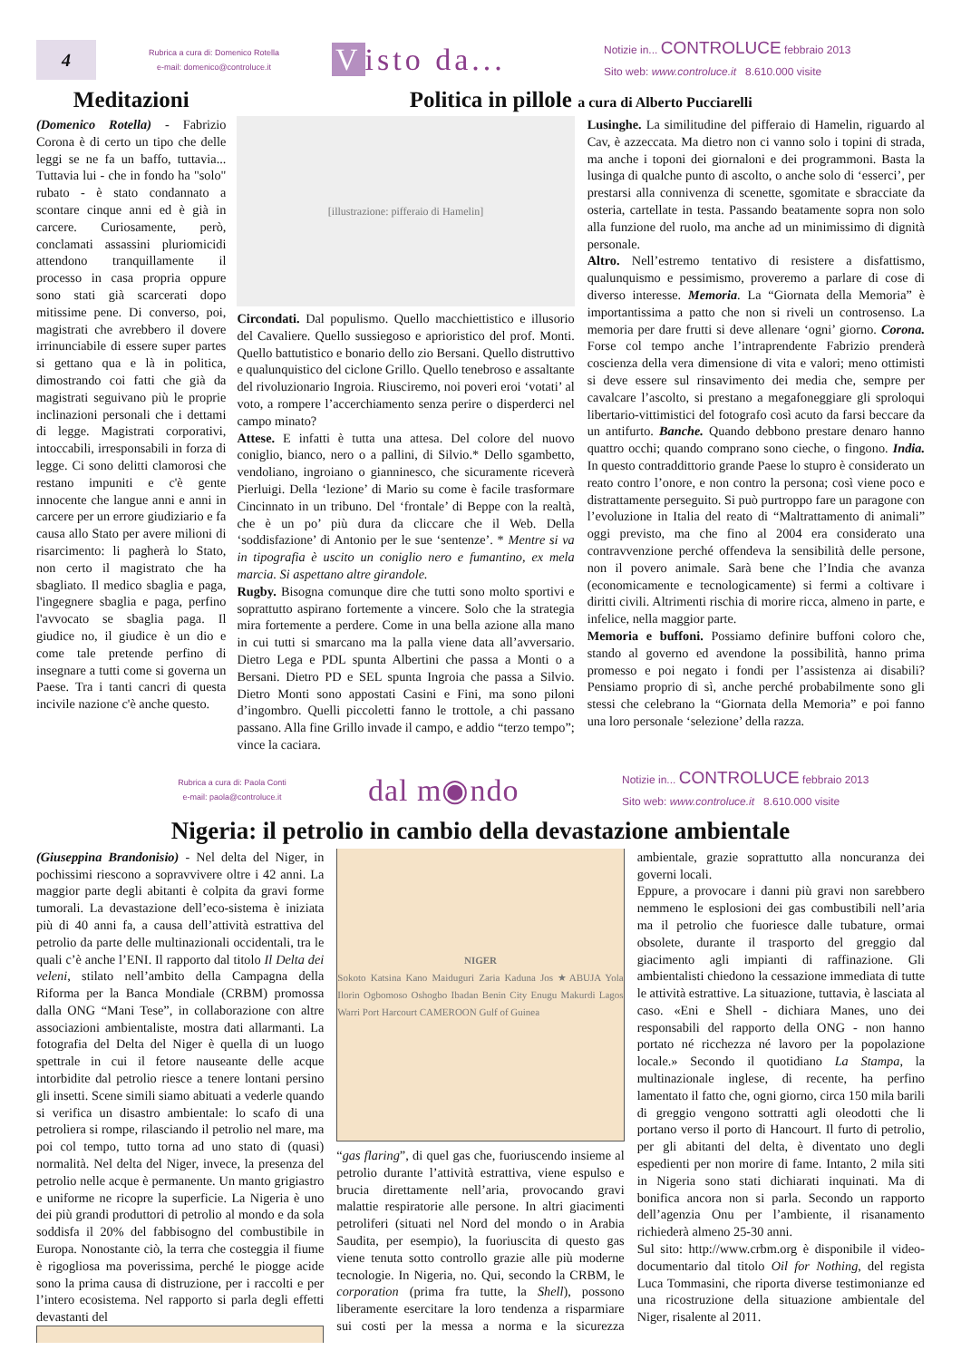4
Rubrica a cura di: Domenico Rotella
e-mail: domenico@controluce.it
Visto da...
Notizie in... CONTROLUCE febbraio 2013
Sito web: www.controluce.it 8.610.000 visite
Meditazioni
(Domenico Rotella) - Fabrizio Corona è di certo un tipo che delle leggi se ne fa un baffo, tuttavia... Tuttavia lui - che in fondo ha "solo" rubato - è stato condannato a scontare cinque anni ed è già in carcere. Curiosamente, però, conclamati assassini pluriomicidi attendono tranquillamente il processo in casa propria oppure sono stati già scarcerati dopo mitissime pene. Di converso, poi, magistrati che avrebbero il dovere irrinunciabile di essere super partes si gettano qua e là in politica, dimostrando coi fatti che già da magistrati seguivano più le proprie inclinazioni personali che i dettami di legge. Magistrati corporativi, intoccabili, irresponsabili in forza di legge. Ci sono delitti clamorosi che restano impuniti e c'è gente innocente che langue anni e anni in carcere per un errore giudiziario e fa causa allo Stato per avere milioni di risarcimento: li pagherà lo Stato, non certo il magistrato che ha sbagliato. Il medico sbaglia e paga, l'ingegnere sbaglia e paga, perfino l'avvocato se sbaglia paga. Il giudice no, il giudice è un dio e come tale pretende perfino di insegnare a tutti come si governa un Paese. Tra i tanti cancri di questa incivile nazione c'è anche questo.
Politica in pillole a cura di Alberto Pucciarelli
[illustrazione: pifferaio di Hamelin]
Circondati. Dal populismo. Quello macchiettistico e illusorio del Cavaliere. Quello sussiegoso e aprioristico del prof. Monti. Quello battutistico e bonario dello zio Bersani. Quello distruttivo e qualunquistico del ciclone Grillo. Quello tenebroso e assaltante del rivoluzionario Ingroia. Riusciremo, noi poveri eroi ‘votati’ al voto, a rompere l’accerchiamento senza perire o disperderci nel campo minato?
Attese. E infatti è tutta una attesa. Del colore del nuovo coniglio, bianco, nero o a pallini, di Silvio.* Dello sgambetto, vendoliano, ingroiano o gianninesco, che sicuramente riceverà Pierluigi. Della ‘lezione’ di Mario su come è facile trasformare Cincinnato in un tribuno. Del ‘frontale’ di Beppe con la realtà, che è un po’ più dura da cliccare che il Web. Della ‘soddisfazione’ di Antonio per le sue ‘sentenze’. * Mentre si va in tipografia è uscito un coniglio nero e fumantino, ex mela marcia. Si aspettano altre girandole.
Rugby. Bisogna comunque dire che tutti sono molto sportivi e soprattutto aspirano fortemente a vincere. Solo che la strategia mira fortemente a perdere. Come in una bella azione alla mano in cui tutti si smarcano ma la palla viene data all’avversario. Dietro Lega e PDL spunta Albertini che passa a Monti o a Bersani. Dietro PD e SEL spunta Ingroia che passa a Silvio. Dietro Monti sono appostati Casini e Fini, ma sono piloni d’ingombro. Quelli piccoletti fanno le trottole, a chi passano passano. Alla fine Grillo invade il campo, e addio “terzo tempo”; vince la caciara.
Lusinghe. La similitudine del pifferaio di Hamelin, riguardo al Cav, è azzeccata. Ma dietro non ci vanno solo i topini di strada, ma anche i toponi dei giornaloni e dei programmoni. Basta la lusinga di qualche punto di ascolto, o anche solo di ‘esserci’, per prestarsi alla connivenza di scenette, sgomitate e sbracciate da osteria, cartellate in testa. Passando beatamente sopra non solo alla funzione del ruolo, ma anche ad un minimissimo di dignità personale.
Altro. Nell’estremo tentativo di resistere a disfattismo, qualunquismo e pessimismo, proveremo a parlare di cose di diverso interesse. Memoria. La “Giornata della Memoria” è importantissima a patto che non si riveli un controsenso. La memoria per dare frutti si deve allenare ‘ogni’ giorno. Corona. Forse col tempo anche l’intraprendente Fabrizio prenderà coscienza della vera dimensione di vita e valori; meno ottimisti si deve essere sul rinsavimento dei media che, sempre per cavalcare l’ascolto, si prestano a megafoneggiare gli sproloqui libertario-vittimistici del fotografo così acuto da farsi beccare da un antifurto. Banche. Quando debbono prestare denaro hanno quattro occhi; quando comprano sono cieche, o fingono. India. In questo contraddittorio grande Paese lo stupro è considerato un reato contro l’onore, e non contro la persona; così viene poco e distrattamente perseguito. Si può purtroppo fare un paragone con l’evoluzione in Italia del reato di “Maltrattamento di animali” oggi previsto, ma che fino al 2004 era considerato una contravvenzione perché offendeva la sensibilità delle persone, non il povero animale. Sarà bene che l’India che avanza (economicamente e tecnologicamente) si fermi a coltivare i diritti civili. Altrimenti rischia di morire ricca, almeno in parte, e infelice, nella maggior parte.
Memoria e buffoni. Possiamo definire buffoni coloro che, stando al governo ed avendone la possibilità, hanno prima promesso e poi negato i fondi per l’assistenza ai disabili? Pensiamo proprio di sì, anche perché probabilmente sono gli stessi che celebrano la “Giornata della Memoria” e poi fanno una loro personale ‘selezione’ della razza.
Rubrica a cura di: Paola Conti
e-mail: paola@controluce.it
dal m◉ndo
Notizie in... CONTROLUCE febbraio 2013
Sito web: www.controluce.it 8.610.000 visite
Nigeria: il petrolio in cambio della devastazione ambientale
(Giuseppina Brandonisio) - Nel delta del Niger, in pochissimi riescono a sopravvivere oltre i 42 anni. La maggior parte degli abitanti è colpita da gravi forme tumorali. La devastazione dell’eco-sistema è iniziata più di 40 anni fa, a causa dell’attività estrattiva del petrolio da parte delle multinazionali occidentali, tra le quali c’è anche l’ENI. Il rapporto dal titolo Il Delta dei veleni, stilato nell’ambito della Campagna della Riforma per la Banca Mondiale (CRBM) promossa dalla ONG “Mani Tese”, in collaborazione con altre associazioni ambientaliste, mostra dati allarmanti. La fotografia del Delta del Niger è quella di un luogo spettrale in cui il fetore nauseante delle acque intorbidite dal petrolio riesce a tenere lontani persino gli insetti. Scene simili siamo abituati a vederle quando si verifica un disastro ambientale: lo scafo di una petroliera si rompe, rilasciando il petrolio nel mare, ma poi col tempo, tutto torna ad uno stato di (quasi) normalità. Nel delta del Niger, invece, la presenza del petrolio nelle acque è permanente. Un manto grigiastro e uniforme ne ricopre la superficie. La Nigeria è uno dei più grandi produttori di petrolio al mondo e da sola soddisfa il 20% del fabbisogno del combustibile in Europa. Nonostante ciò, la terra che costeggia il fiume è rigogliosa ma poverissima, perché le piogge acide sono la prima causa di distruzione, per i raccolti e per l’intero ecosistema. Nel rapporto si parla degli effetti devastanti del
NIGER
Sokoto Katsina Kano Maiduguri Zaria Kaduna Jos ★ABUJA Yola Ilorin Ogbomoso Oshogbo Ibadan Benin City Enugu Makurdi Lagos Warri Port Harcourt CAMEROON Gulf of Guinea
“gas flaring”, di quel gas che, fuoriuscendo insieme al petrolio durante l’attività estrattiva, viene espulso e brucia direttamente nell’aria, provocando gravi malattie respiratorie alle persone. In altri giacimenti petroliferi (situati nel Nord del mondo o in Arabia Saudita, per esempio), la fuoriuscita di questo gas viene tenuta sotto controllo grazie alle più moderne tecnologie. In Nigeria, no. Qui, secondo la CRBM, le corporation (prima fra tutte, la Shell), possono liberamente esercitare la loro tendenza a risparmiare sui costi per la messa a norma e la sicurezza ambientale, grazie soprattutto alla noncuranza dei governi locali.
Eppure, a provocare i danni più gravi non sarebbero nemmeno le esplosioni dei gas combustibili nell’aria ma il petrolio che fuoriesce dalle tubature, ormai obsolete, durante il trasporto del greggio dal giacimento agli impianti di raffinazione. Gli ambientalisti chiedono la cessazione immediata di tutte le attività estrattive. La situazione, tuttavia, è lasciata al caso. «Eni e Shell - dichiara Manes, uno dei responsabili del rapporto della ONG - non hanno portato né ricchezza né lavoro per la popolazione locale.» Secondo il quotidiano La Stampa, la multinazionale inglese, di recente, ha perfino lamentato il fatto che, ogni giorno, circa 150 mila barili di greggio vengono sottratti agli oleodotti che li portano verso il porto di Hancourt. Il furto di petrolio, per gli abitanti del delta, è diventato uno degli espedienti per non morire di fame. Intanto, 2 mila siti in Nigeria sono stati dichiarati inquinati. Ma di bonifica ancora non si parla. Secondo un rapporto dell’agenzia Onu per l’ambiente, il risanamento richiederà almeno 25-30 anni.
Sul sito: http://www.crbm.org è disponibile il video-documentario dal titolo Oil for Nothing, del regista Luca Tommasini, che riporta diverse testimonianze ed una ricostruzione della situazione ambientale del Niger, risalente al 2011.